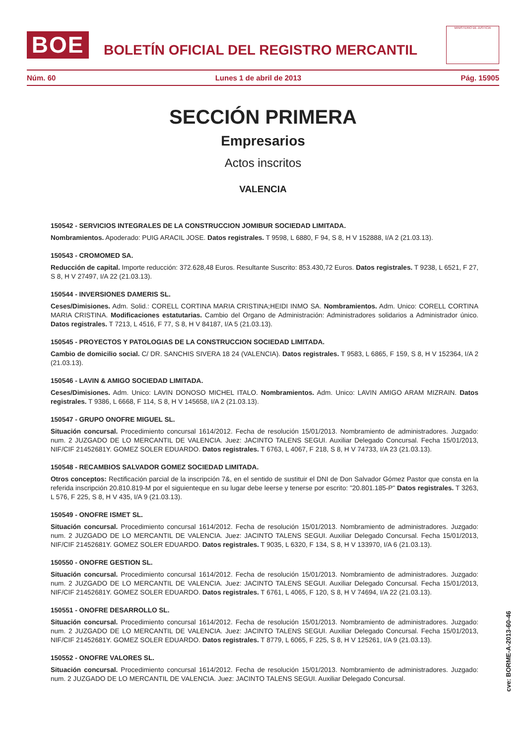BOE
BOLETÍN OFICIAL DEL REGISTRO MERCANTIL
MINISTERIO DE JUSTICIA
Núm. 60 Lunes 1 de abril de 2013 Pág. 15905
SECCIÓN PRIMERA
Empresarios
Actos inscritos
VALENCIA
150542 - SERVICIOS INTEGRALES DE LA CONSTRUCCION JOMIBUR SOCIEDAD LIMITADA.
Nombramientos. Apoderado: PUIG ARACIL JOSE. Datos registrales. T 9598, L 6880, F 94, S 8, H V 152888, I/A 2 (21.03.13).
150543 - CROMOMED SA.
Reducción de capital. Importe reducción: 372.628,48 Euros. Resultante Suscrito: 853.430,72 Euros. Datos registrales. T 9238, L 6521, F 27, S 8, H V 27497, I/A 22 (21.03.13).
150544 - INVERSIONES DAMERIS SL.
Ceses/Dimisiones. Adm. Solid.: CORELL CORTINA MARIA CRISTINA;HEIDI INMO SA. Nombramientos. Adm. Unico: CORELL CORTINA MARIA CRISTINA. Modificaciones estatutarias. Cambio del Organo de Administración: Administradores solidarios a Administrador único. Datos registrales. T 7213, L 4516, F 77, S 8, H V 84187, I/A 5 (21.03.13).
150545 - PROYECTOS Y PATOLOGIAS DE LA CONSTRUCCION SOCIEDAD LIMITADA.
Cambio de domicilio social. C/ DR. SANCHIS SIVERA 18 24 (VALENCIA). Datos registrales. T 9583, L 6865, F 159, S 8, H V 152364, I/A 2 (21.03.13).
150546 - LAVIN & AMIGO SOCIEDAD LIMITADA.
Ceses/Dimisiones. Adm. Unico: LAVIN DONOSO MICHEL ITALO. Nombramientos. Adm. Unico: LAVIN AMIGO ARAM MIZRAIN. Datos registrales. T 9386, L 6668, F 114, S 8, H V 145658, I/A 2 (21.03.13).
150547 - GRUPO ONOFRE MIGUEL SL.
Situación concursal. Procedimiento concursal 1614/2012. Fecha de resolución 15/01/2013. Nombramiento de administradores. Juzgado: num. 2 JUZGADO DE LO MERCANTIL DE VALENCIA. Juez: JACINTO TALENS SEGUI. Auxiliar Delegado Concursal. Fecha 15/01/2013, NIF/CIF 21452681Y. GOMEZ SOLER EDUARDO. Datos registrales. T 6763, L 4067, F 218, S 8, H V 74733, I/A 23 (21.03.13).
150548 - RECAMBIOS SALVADOR GOMEZ SOCIEDAD LIMITADA.
Otros conceptos: Rectificación parcial de la inscripción 7&, en el sentido de sustituir el DNI de Don Salvador Gómez Pastor que consta en la referida inscripción 20.810.819-M por el siguienteque en su lugar debe leerse y tenerse por escrito: "20.801.185-P" Datos registrales. T 3263, L 576, F 225, S 8, H V 435, I/A 9 (21.03.13).
150549 - ONOFRE ISMET SL.
Situación concursal. Procedimiento concursal 1614/2012. Fecha de resolución 15/01/2013. Nombramiento de administradores. Juzgado: num. 2 JUZGADO DE LO MERCANTIL DE VALENCIA. Juez: JACINTO TALENS SEGUI. Auxiliar Delegado Concursal. Fecha 15/01/2013, NIF/CIF 21452681Y. GOMEZ SOLER EDUARDO. Datos registrales. T 9035, L 6320, F 134, S 8, H V 133970, I/A 6 (21.03.13).
150550 - ONOFRE GESTION SL.
Situación concursal. Procedimiento concursal 1614/2012. Fecha de resolución 15/01/2013. Nombramiento de administradores. Juzgado: num. 2 JUZGADO DE LO MERCANTIL DE VALENCIA. Juez: JACINTO TALENS SEGUI. Auxiliar Delegado Concursal. Fecha 15/01/2013, NIF/CIF 21452681Y. GOMEZ SOLER EDUARDO. Datos registrales. T 6761, L 4065, F 120, S 8, H V 74694, I/A 22 (21.03.13).
150551 - ONOFRE DESARROLLO SL.
Situación concursal. Procedimiento concursal 1614/2012. Fecha de resolución 15/01/2013. Nombramiento de administradores. Juzgado: num. 2 JUZGADO DE LO MERCANTIL DE VALENCIA. Juez: JACINTO TALENS SEGUI. Auxiliar Delegado Concursal. Fecha 15/01/2013, NIF/CIF 21452681Y. GOMEZ SOLER EDUARDO. Datos registrales. T 8779, L 6065, F 225, S 8, H V 125261, I/A 9 (21.03.13).
150552 - ONOFRE VALORES SL.
Situación concursal. Procedimiento concursal 1614/2012. Fecha de resolución 15/01/2013. Nombramiento de administradores. Juzgado: num. 2 JUZGADO DE LO MERCANTIL DE VALENCIA. Juez: JACINTO TALENS SEGUI. Auxiliar Delegado Concursal.
cve: BORME-A-2013-60-46